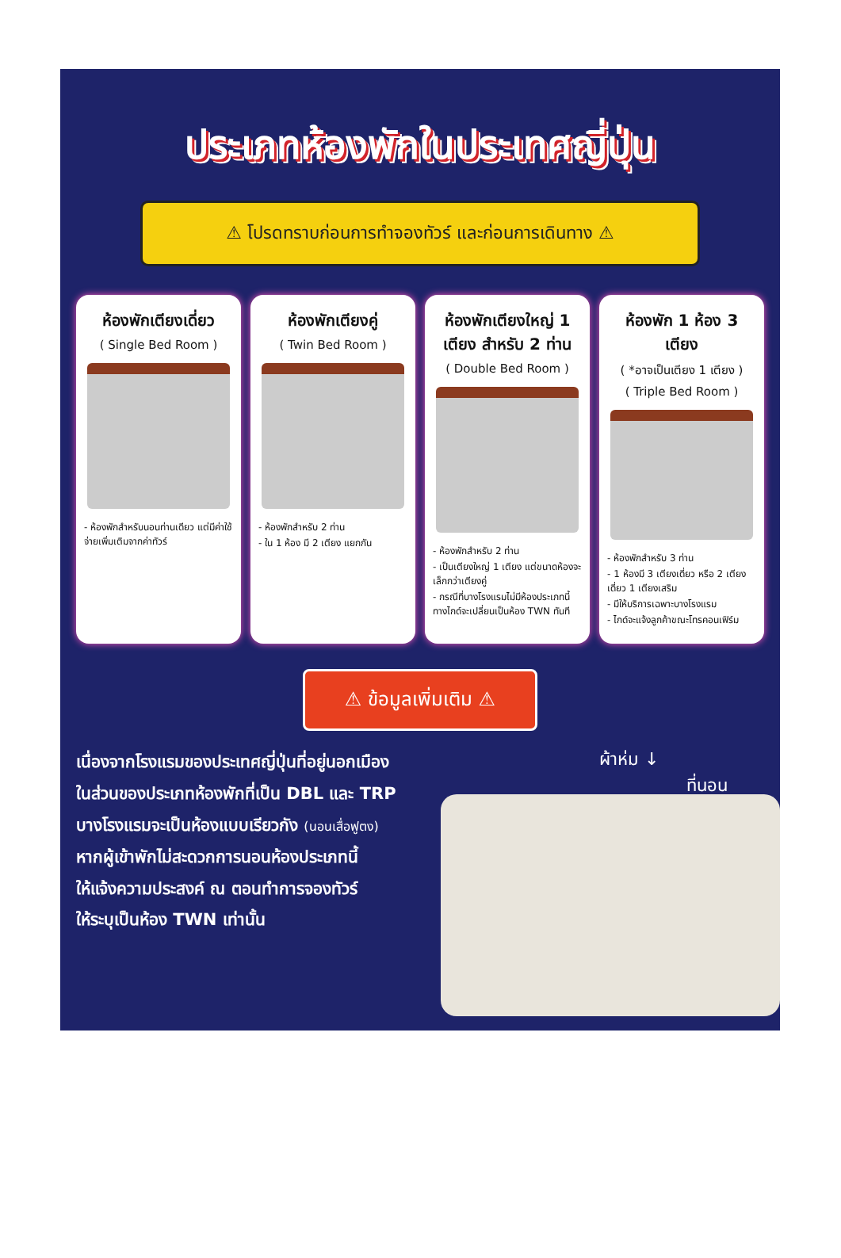ประเภทห้องพักในประเทศญี่ปุ่น
⚠ โปรดทราบก่อนการทำจองทัวร์ และก่อนการเดินทาง ⚠
ห้องพักเตียงเดี่ยว
( Single Bed Room )
- ห้องพักสำหรับนอนท่านเดียว แต่มีค่าใช้จ่ายเพิ่มเติมจากค่าทัวร์
ห้องพักเตียงคู่
( Twin Bed Room )
- ห้องพักสำหรับ 2 ท่าน
- ใน 1 ห้อง มี 2 เตียง แยกกัน
ห้องพักเตียงใหญ่ 1 เตียง สำหรับ 2 ท่าน
( Double Bed Room )
- ห้องพักสำหรับ 2 ท่าน
- เป็นเตียงใหญ่ 1 เตียง แต่ขนาดห้องจะเล็กกว่าเตียงคู่
- กรณีที่บางโรงแรมไม่มีห้องประเภทนี้ ทางไกด์จะเปลี่ยนเป็นห้อง TWN ทันที
ห้องพัก 1 ห้อง 3 เตียง
( *อาจเป็นเตียง 1 เตียง )
( Triple Bed Room )
- ห้องพักสำหรับ 3 ท่าน
- 1 ห้องมี 3 เตียงเดี่ยว หรือ 2 เตียงเดี่ยว 1 เตียงเสริม
- มีให้บริการเฉพาะบางโรงแรม
- ไกด์จะแจ้งลูกค้าขณะโทรคอนเฟิร์ม
⚠ ข้อมูลเพิ่มเติม ⚠
เนื่องจากโรงแรมของประเทศญี่ปุ่นที่อยู่นอกเมือง
ในส่วนของประเภทห้องพักที่เป็น DBL และ TRP
บางโรงแรมจะเป็นห้องแบบเรียวกัง (นอนเสื่อฟูตง)
หากผู้เข้าพักไม่สะดวกการนอนห้องประเภทนี้
ให้แจ้งความประสงค์ ณ ตอนทำการจองทัวร์
ให้ระบุเป็นห้อง TWN เท่านั้น
ผ้าห่ม ↓
ที่นอน